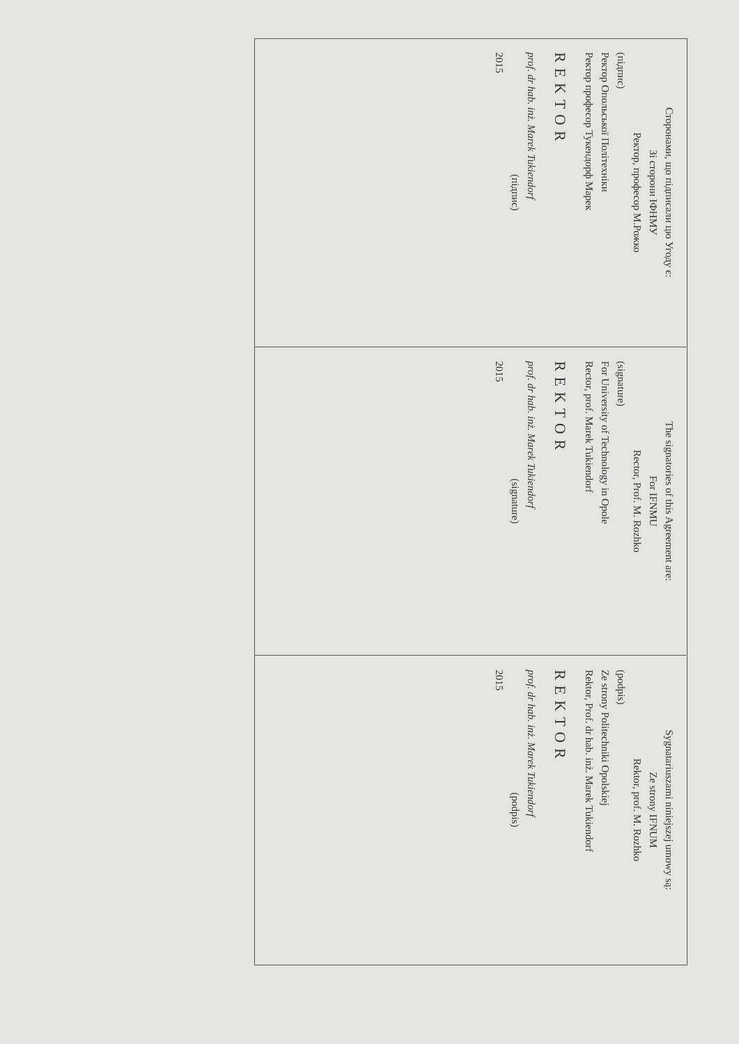| Сторонами, що підписали цю Угоду є: Зі сторони ІФНМУ Ректор, професор М.Рожко (підпис) Ректор Опольської Політехніки Ректор професор Тукендорф Марек REKTOR prof. dr hab. inż. Marek Tukiendorf (підпис) 2015 | The signatories of this Agreement are: For IFNMU Rector, Prof. M. Rozhko (signature) For University of Technology in Opole Rector, prof. Marek Tukiendorf REKTOR prof. dr hab. inż. Marek Tukiendorf (signature) 2015 | Sygnatariuszami niniejszej umowy są: Ze strony IFNUM Rektor, prof. M. Rozhko (podpis) Ze strony Politechniki Opolskiej Rektor, Prof. dr hab. inż. Marek Tukiendorf REKTOR prof. dr hab. inż. Marek Tukiendorf (podpis) 2015 |